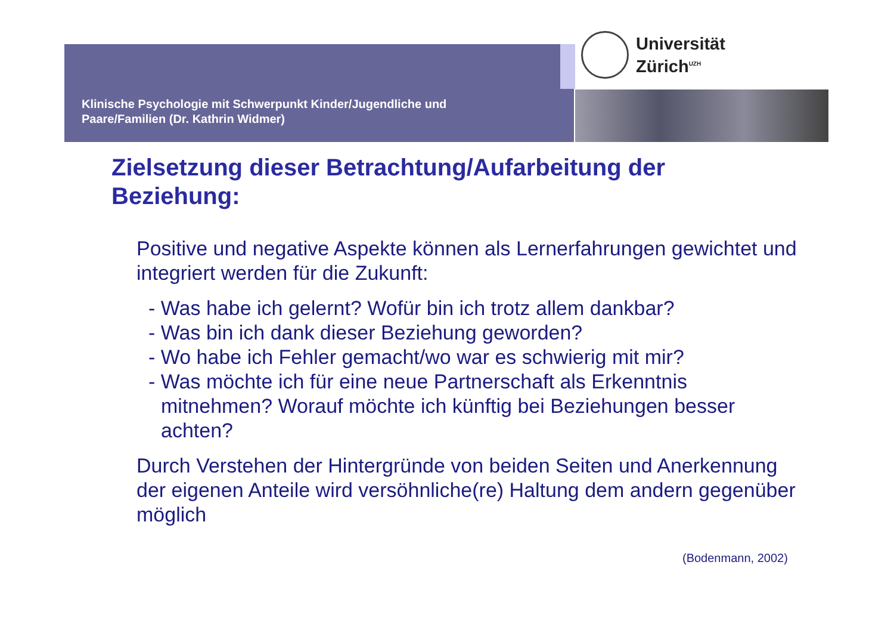Klinische Psychologie mit Schwerpunkt Kinder/Jugendliche und
Paare/Familien (Dr. Kathrin Widmer)
Universität
Zürich<sup>UZH</sup>
Zielsetzung dieser Betrachtung/Aufarbeitung der Beziehung:
Positive und negative Aspekte können als Lernerfahrungen gewichtet und integriert werden für die Zukunft:
- Was habe ich gelernt? Wofür bin ich trotz allem dankbar?
- Was bin ich dank dieser Beziehung geworden?
- Wo habe ich Fehler gemacht/wo war es schwierig mit mir?
- Was möchte ich für eine neue Partnerschaft als Erkenntnis mitnehmen? Worauf möchte ich künftig bei Beziehungen besser achten?
Durch Verstehen der Hintergründe von beiden Seiten und Anerkennung der eigenen Anteile wird versöhnliche(re) Haltung dem andern gegenüber möglich
(Bodenmann, 2002)